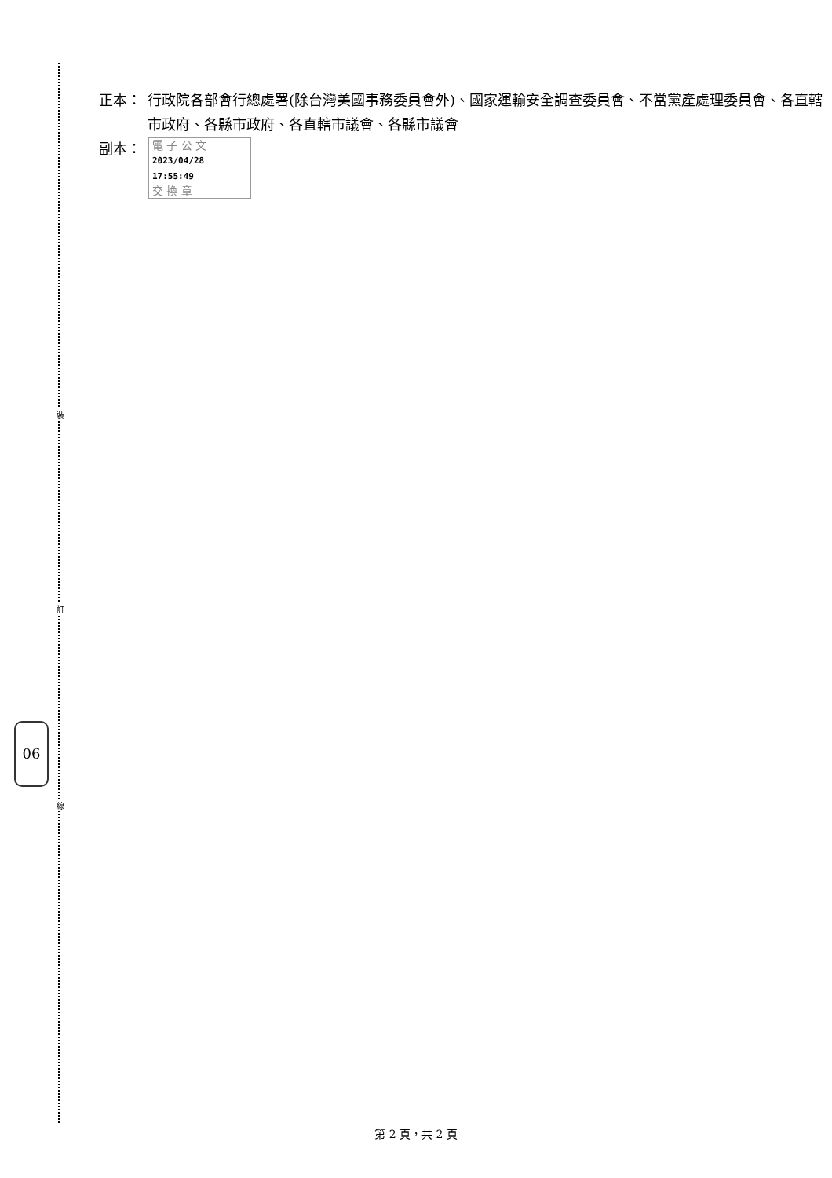裝
訂
線
06
正本： 行政院各部會行總處署(除台灣美國事務委員會外)、國家運輸安全調查委員會、不當黨產處理委員會、各直轄市政府、各縣市政府、各直轄市議會、各縣市議會
副本： 電 子 公 文 2023/04/28 17:55:49
交 換 章
第 2 頁，共 2 頁